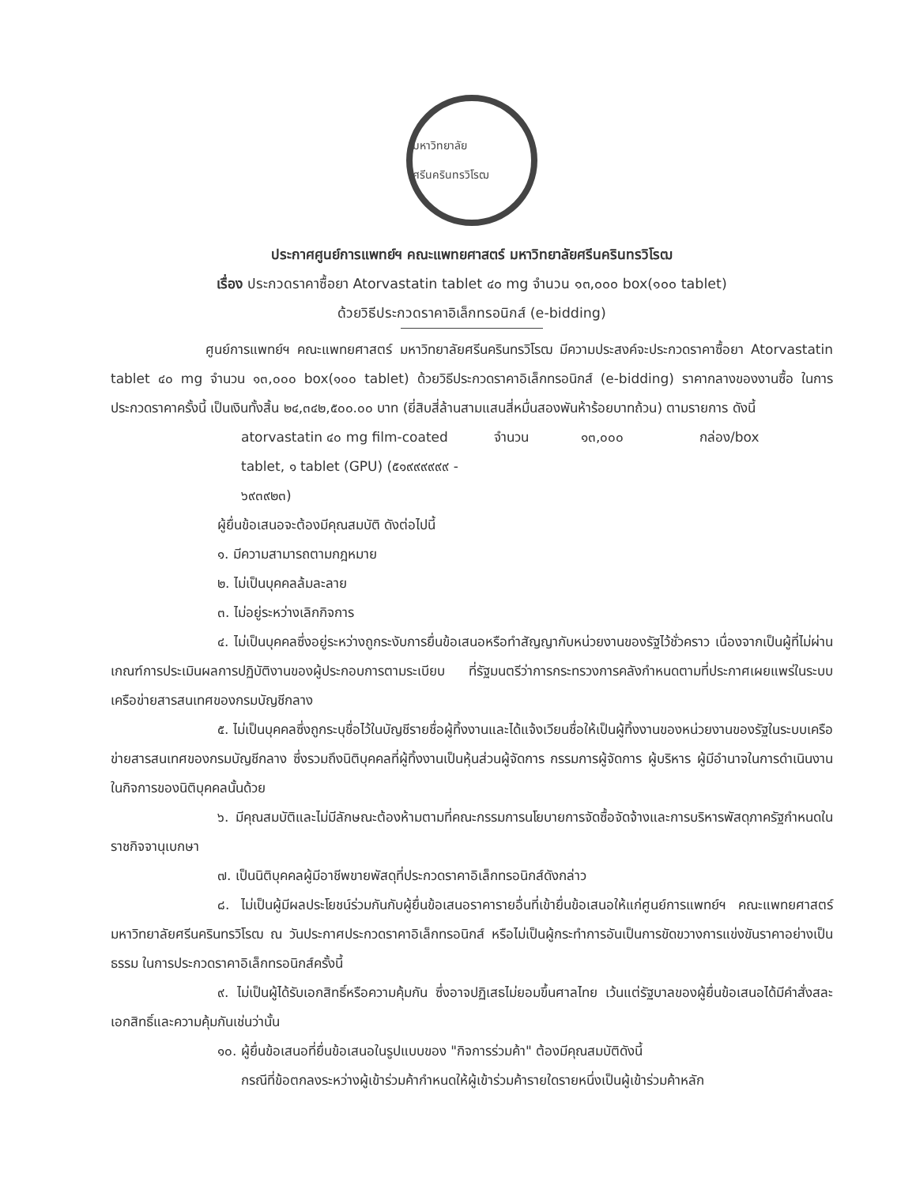มหาวิทยาลัย ศรีนครินทรวิโรฒ
ประกาศศูนย์การแพทย์ฯ คณะแพทยศาสตร์ มหาวิทยาลัยศรีนครินทรวิโรฒ
เรื่อง ประกวดราคาซื้อยา Atorvastatin tablet ๔๐ mg จำนวน ๑๓,๐๐๐ box(๑๐๐ tablet)
ด้วยวิธีประกวดราคาอิเล็กทรอนิกส์ (e-bidding)
ศูนย์การแพทย์ฯ คณะแพทยศาสตร์ มหาวิทยาลัยศรีนครินทรวิโรฒ มีความประสงค์จะประกวดราคาซื้อยา Atorvastatin tablet ๔๐ mg จำนวน ๑๓,๐๐๐ box(๑๐๐ tablet) ด้วยวิธีประกวดราคาอิเล็กทรอนิกส์ (e-bidding) ราคากลางของงานซื้อ ในการประกวดราคาครั้งนี้ เป็นเงินทั้งสิ้น ๒๔,๓๔๒,๕๐๐.๐๐ บาท (ยี่สิบสี่ล้านสามแสนสี่หมื่นสองพันห้าร้อยบาทถ้วน) ตามรายการ ดังนี้
atorvastatin ๔๐ mg film-coated tablet, ๑ tablet (GPU) (๕๑๙๙๙๙๙๙ - ๖๙๓๙๒๓) จำนวน ๑๓,๐๐๐ กล่อง/box
ผู้ยื่นข้อเสนอจะต้องมีคุณสมบัติ ดังต่อไปนี้
๑. มีความสามารถตามกฎหมาย
๒. ไม่เป็นบุคคลล้มละลาย
๓. ไม่อยู่ระหว่างเลิกกิจการ
๔. ไม่เป็นบุคคลซึ่งอยู่ระหว่างถูกระงับการยื่นข้อเสนอหรือทำสัญญากับหน่วยงานของรัฐไว้ชั่วคราว เนื่องจากเป็นผู้ที่ไม่ผ่านเกณฑ์การประเมินผลการปฏิบัติงานของผู้ประกอบการตามระเบียบ ที่รัฐมนตรีว่าการกระทรวงการคลังกำหนดตามที่ประกาศเผยแพร่ในระบบเครือข่ายสารสนเทศของกรมบัญชีกลาง
๕. ไม่เป็นบุคคลซึ่งถูกระบุชื่อไว้ในบัญชีรายชื่อผู้ทิ้งงานและได้แจ้งเวียนชื่อให้เป็นผู้ทิ้งงานของหน่วยงานของรัฐในระบบเครือข่ายสารสนเทศของกรมบัญชีกลาง ซึ่งรวมถึงนิติบุคคลที่ผู้ทิ้งงานเป็นหุ้นส่วนผู้จัดการ กรรมการผู้จัดการ ผู้บริหาร ผู้มีอำนาจในการดำเนินงานในกิจการของนิติบุคคลนั้นด้วย
๖. มีคุณสมบัติและไม่มีลักษณะต้องห้ามตามที่คณะกรรมการนโยบายการจัดซื้อจัดจ้างและการบริหารพัสดุภาครัฐกำหนดในราชกิจจานุเบกษา
๗. เป็นนิติบุคคลผู้มีอาชีพขายพัสดุที่ประกวดราคาอิเล็กทรอนิกส์ดังกล่าว
๘. ไม่เป็นผู้มีผลประโยชน์ร่วมกันกับผู้ยื่นข้อเสนอราคารายอื่นที่เข้ายื่นข้อเสนอให้แก่ศูนย์การแพทย์ฯ คณะแพทยศาสตร์ มหาวิทยาลัยศรีนครินทรวิโรฒ ณ วันประกาศประกวดราคาอิเล็กทรอนิกส์ หรือไม่เป็นผู้กระทำการอันเป็นการขัดขวางการแข่งขันราคาอย่างเป็นธรรม ในการประกวดราคาอิเล็กทรอนิกส์ครั้งนี้
๙. ไม่เป็นผู้ได้รับเอกสิทธิ์หรือความคุ้มกัน ซึ่งอาจปฏิเสธไม่ยอมขึ้นศาลไทย เว้นแต่รัฐบาลของผู้ยื่นข้อเสนอได้มีคำสั่งสละเอกสิทธิ์และความคุ้มกันเช่นว่านั้น
๑๐. ผู้ยื่นข้อเสนอที่ยื่นข้อเสนอในรูปแบบของ "กิจการร่วมค้า" ต้องมีคุณสมบัติดังนี้
กรณีที่ข้อตกลงระหว่างผู้เข้าร่วมค้ากำหนดให้ผู้เข้าร่วมค้ารายใดรายหนึ่งเป็นผู้เข้าร่วมค้าหลัก